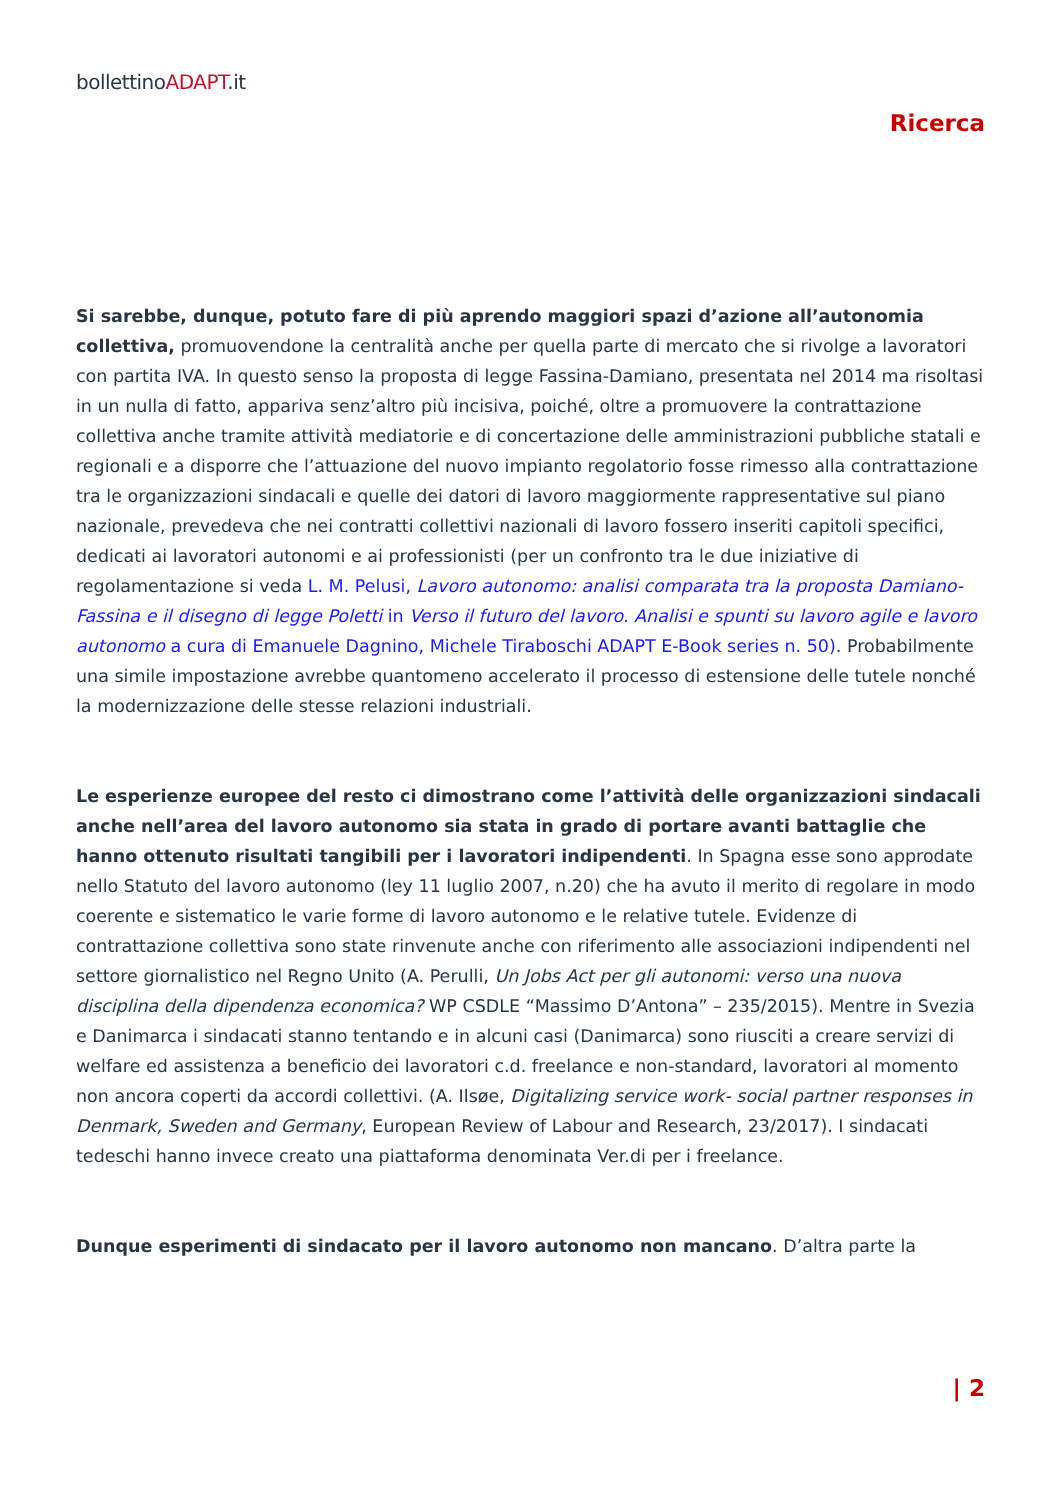bollettinoADAPT.it
Ricerca
Si sarebbe, dunque, potuto fare di più aprendo maggiori spazi d’azione all’autonomia collettiva, promuovendone la centralità anche per quella parte di mercato che si rivolge a lavoratori con partita IVA. In questo senso la proposta di legge Fassina-Damiano, presentata nel 2014 ma risoltasi in un nulla di fatto, appariva senz’altro più incisiva, poiché, oltre a promuovere la contrattazione collettiva anche tramite attività mediatorie e di concertazione delle amministrazioni pubbliche statali e regionali e a disporre che l’attuazione del nuovo impianto regolatorio fosse rimesso alla contrattazione tra le organizzazioni sindacali e quelle dei datori di lavoro maggiormente rappresentative sul piano nazionale, prevedeva che nei contratti collettivi nazionali di lavoro fossero inseriti capitoli specifici, dedicati ai lavoratori autonomi e ai professionisti (per un confronto tra le due iniziative di regolamentazione si veda L. M. Pelusi, Lavoro autonomo: analisi comparata tra la proposta Damiano-Fassina e il disegno di legge Poletti in Verso il futuro del lavoro. Analisi e spunti su lavoro agile e lavoro autonomo a cura di Emanuele Dagnino, Michele Tiraboschi ADAPT E-Book series n. 50). Probabilmente una simile impostazione avrebbe quantomeno accelerato il processo di estensione delle tutele nonché la modernizzazione delle stesse relazioni industriali.
Le esperienze europee del resto ci dimostrano come l’attività delle organizzazioni sindacali anche nell’area del lavoro autonomo sia stata in grado di portare avanti battaglie che hanno ottenuto risultati tangibili per i lavoratori indipendenti. In Spagna esse sono approdate nello Statuto del lavoro autonomo (ley 11 luglio 2007, n.20) che ha avuto il merito di regolare in modo coerente e sistematico le varie forme di lavoro autonomo e le relative tutele. Evidenze di contrattazione collettiva sono state rinvenute anche con riferimento alle associazioni indipendenti nel settore giornalistico nel Regno Unito (A. Perulli, Un Jobs Act per gli autonomi: verso una nuova disciplina della dipendenza economica? WP CSDLE “Massimo D’Antona” – 235/2015). Mentre in Svezia e Danimarca i sindacati stanno tentando e in alcuni casi (Danimarca) sono riusciti a creare servizi di welfare ed assistenza a beneficio dei lavoratori c.d. freelance e non-standard, lavoratori al momento non ancora coperti da accordi collettivi. (A. Ilsøe, Digitalizing service work- social partner responses in Denmark, Sweden and Germany, European Review of Labour and Research, 23/2017). I sindacati tedeschi hanno invece creato una piattaforma denominata Ver.di per i freelance.
Dunque esperimenti di sindacato per il lavoro autonomo non mancano. D’altra parte la
| 2